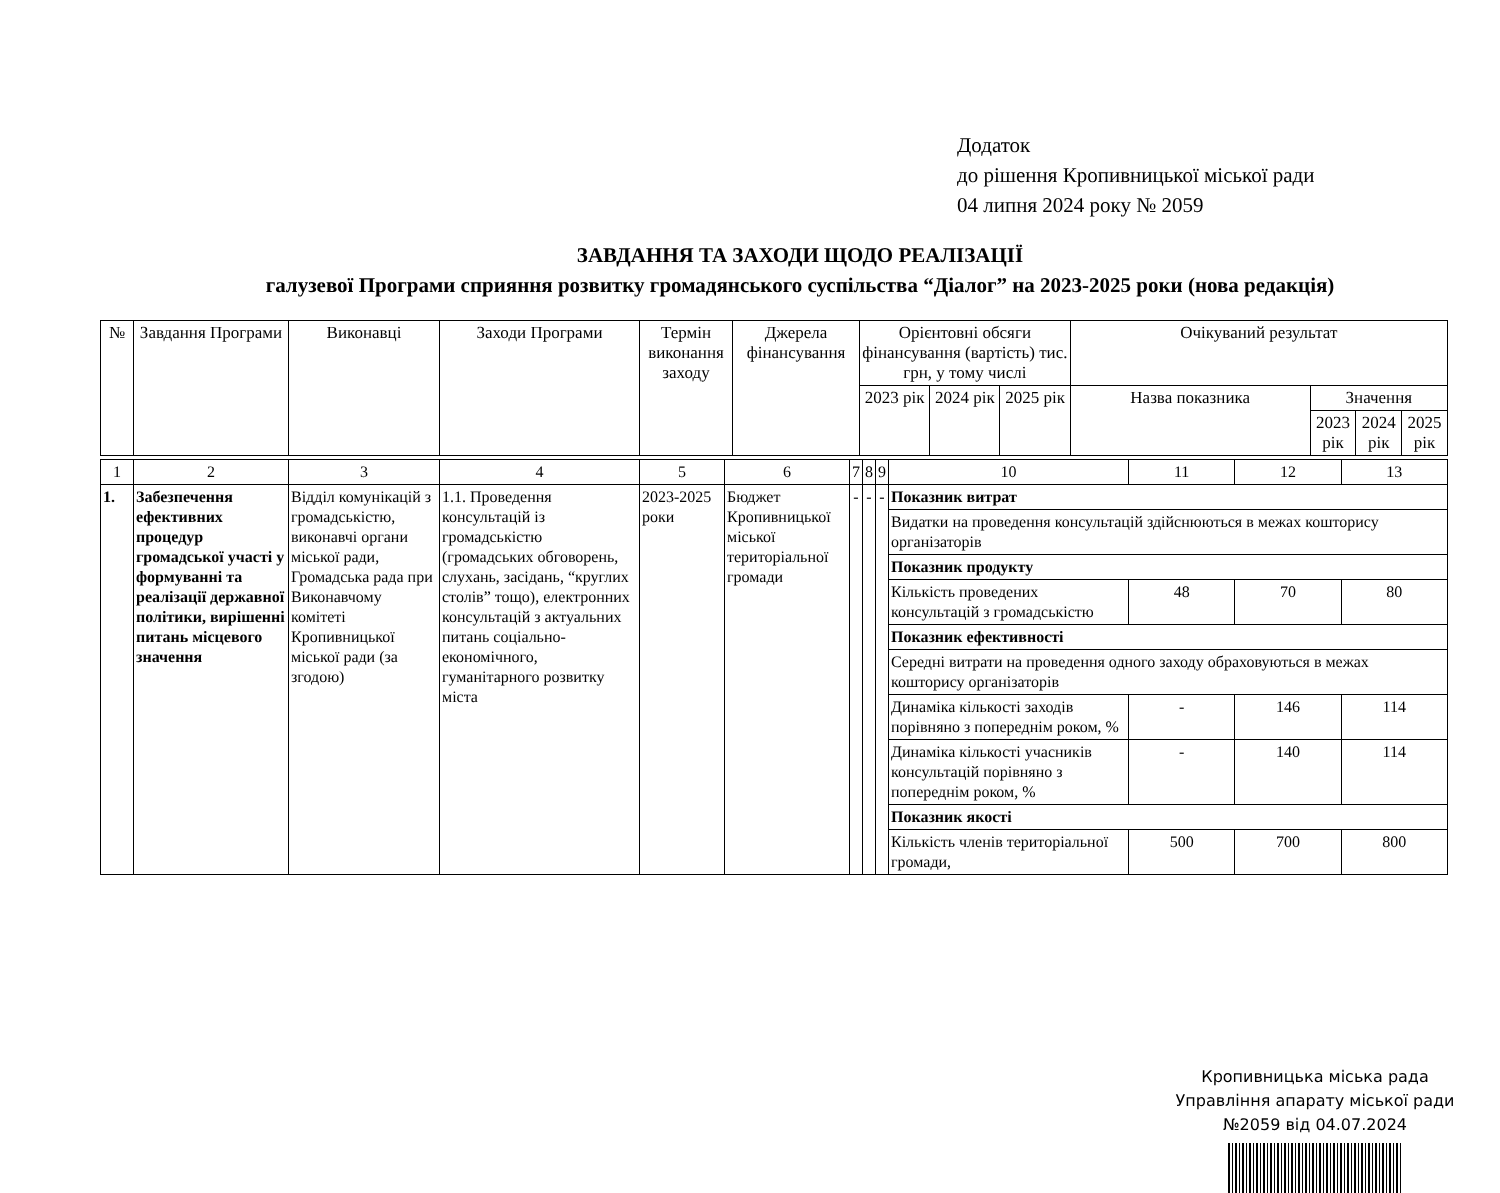Додаток
до рішення Кропивницької міської ради
04 липня 2024 року № 2059
ЗАВДАННЯ ТА ЗАХОДИ ЩОДО РЕАЛІЗАЦІЇ
галузевої Програми сприяння розвитку громадянського суспільства “Діалог” на 2023-2025 роки (нова редакція)
| № | Завдання Програми | Виконавці | Заходи Програми | Термін виконання заходу | Джерела фінансування | Орієнтовні обсяги фінансування (вартість) тис. грн, у тому числі | | | Очікуваний результат | | | |
| --- | --- | --- | --- | --- | --- | --- | --- | --- | --- | --- | --- | --- |
| | | | | | | 2023 рік | 2024 рік | 2025 рік | Назва показника | Значення | | |
| | | | | | | | | | | 2023 рік | 2024 рік | 2025 рік |
| 1 | 2 | 3 | 4 | 5 | 6 | 7 | 8 | 9 | 10 | 11 | 12 | 13 |
| 1. | Забезпечення ефективних процедур громадської участі у формуванні та реалізації державної політики, вирішенні питань місцевого значення | Відділ комунікацій з громадськістю, виконавчі органи міської ради, Громадська рада при Виконавчому комітеті Кропивницької міської ради (за згодою) | 1.1. Проведення консультацій із громадськістю (громадських обговорень, слухань, засідань, “круглих столів” тощо), електронних консультацій з актуальних питань соціально-економічного, гуманітарного розвитку міста | 2023-2025 роки | Бюджет Кропивницької міської територіальної громади | - | - | - | Показник витрат | | | |
| | | | | | | | | | Видатки на проведення консультацій здійснюються в межах кошторису організаторів | | | |
| | | | | | | | | | Показник продукту | | | |
| | | | | | | | | | Кількість проведених консультацій з громадськістю | 48 | 70 | 80 |
| | | | | | | | | | Показник ефективності | | | |
| | | | | | | | | | Середні витрати на проведення одного заходу обраховуються в межах кошторису організаторів | | | |
| | | | | | | | | | Динаміка кількості заходів порівняно з попереднім роком, % | - | 146 | 114 |
| | | | | | | | | | Динаміка кількості учасників консультацій порівняно з попереднім роком, % | - | 140 | 114 |
| | | | | | | | | | Показник якості | | | |
| | | | | | | | | | Кількість членів територіальної громади, | 500 | 700 | 800 |
Кропивницька міська рада
Управління апарату міської ради
№2059 від 04.07.2024